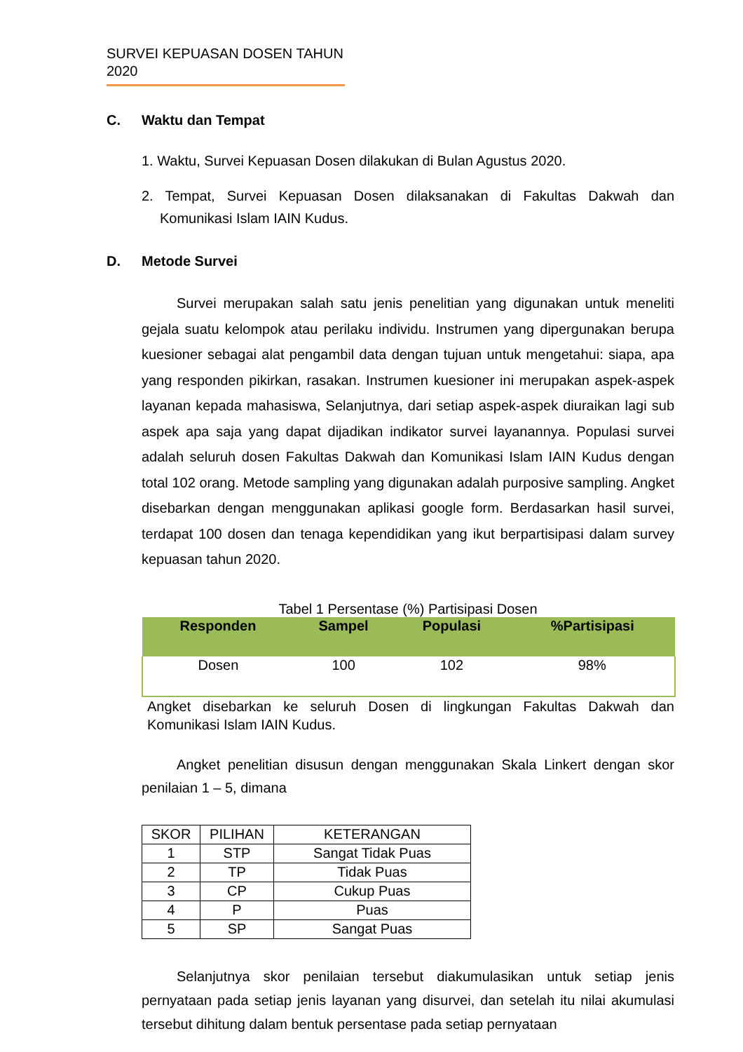SURVEI KEPUASAN DOSEN TAHUN 2020
C. Waktu dan Tempat
1. Waktu, Survei Kepuasan Dosen dilakukan di Bulan Agustus 2020.
2. Tempat, Survei Kepuasan Dosen dilaksanakan di Fakultas Dakwah dan Komunikasi Islam IAIN Kudus.
D. Metode Survei
Survei merupakan salah satu jenis penelitian yang digunakan untuk meneliti gejala suatu kelompok atau perilaku individu. Instrumen yang dipergunakan berupa kuesioner sebagai alat pengambil data dengan tujuan untuk mengetahui: siapa, apa yang responden pikirkan, rasakan. Instrumen kuesioner ini merupakan aspek-aspek layanan kepada mahasiswa, Selanjutnya, dari setiap aspek-aspek diuraikan lagi sub aspek apa saja yang dapat dijadikan indikator survei layanannya. Populasi survei adalah seluruh dosen Fakultas Dakwah dan Komunikasi Islam IAIN Kudus dengan total 102 orang. Metode sampling yang digunakan adalah purposive sampling. Angket disebarkan dengan menggunakan aplikasi google form. Berdasarkan hasil survei, terdapat 100 dosen dan tenaga kependidikan yang ikut berpartisipasi dalam survey kepuasan tahun 2020.
Tabel 1 Persentase (%) Partisipasi Dosen
| Responden | Sampel | Populasi | %Partisipasi |
| --- | --- | --- | --- |
| Dosen | 100 | 102 | 98% |
Angket disebarkan ke seluruh Dosen di lingkungan Fakultas Dakwah dan Komunikasi Islam IAIN Kudus.
Angket penelitian disusun dengan menggunakan Skala Linkert dengan skor penilaian 1 – 5, dimana
| SKOR | PILIHAN | KETERANGAN |
| 1 | STP | Sangat Tidak Puas |
| 2 | TP | Tidak Puas |
| 3 | CP | Cukup Puas |
| 4 | P | Puas |
| 5 | SP | Sangat Puas |
Selanjutnya skor penilaian tersebut diakumulasikan untuk setiap jenis pernyataan pada setiap jenis layanan yang disurvei, dan setelah itu nilai akumulasi tersebut dihitung dalam bentuk persentase pada setiap pernyataan